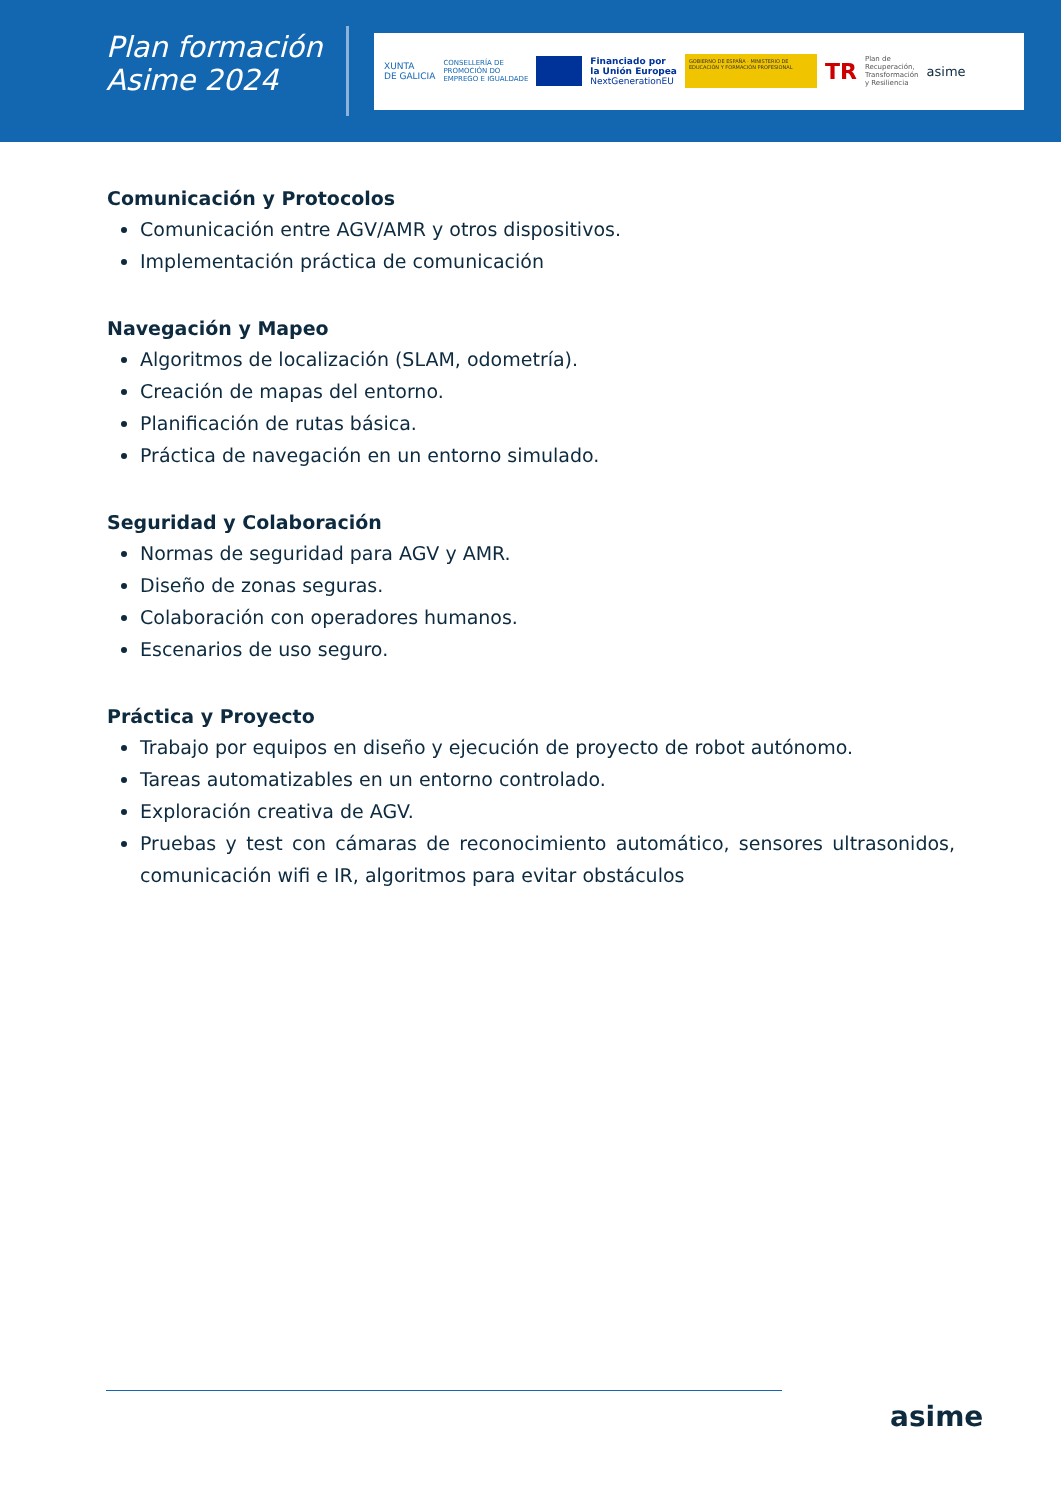Plan formación
Asime 2024
XUNTA
DE GALICIA CONSELLERÍA DE
PROMOCIÓN DO
EMPREGO E IGUALDADE
Financiado por
la Unión Europea
NextGenerationEU
GOBIERNO DE ESPAÑA · MINISTERIO DE EDUCACIÓN Y FORMACIÓN PROFESIONAL
TR Plan de
Recuperación,
Transformación
y Resiliencia asime
Comunicación y Protocolos
Comunicación entre AGV/AMR y otros dispositivos.
Implementación práctica de comunicación
Navegación y Mapeo
Algoritmos de localización (SLAM, odometría).
Creación de mapas del entorno.
Planificación de rutas básica.
Práctica de navegación en un entorno simulado.
Seguridad y Colaboración
Normas de seguridad para AGV y AMR.
Diseño de zonas seguras.
Colaboración con operadores humanos.
Escenarios de uso seguro.
Práctica y Proyecto
Trabajo por equipos en diseño y ejecución de proyecto de robot autónomo.
Tareas automatizables en un entorno controlado.
Exploración creativa de AGV.
Pruebas y test con cámaras de reconocimiento automático, sensores ultrasonidos, comunicación wifi e IR, algoritmos para evitar obstáculos
asime